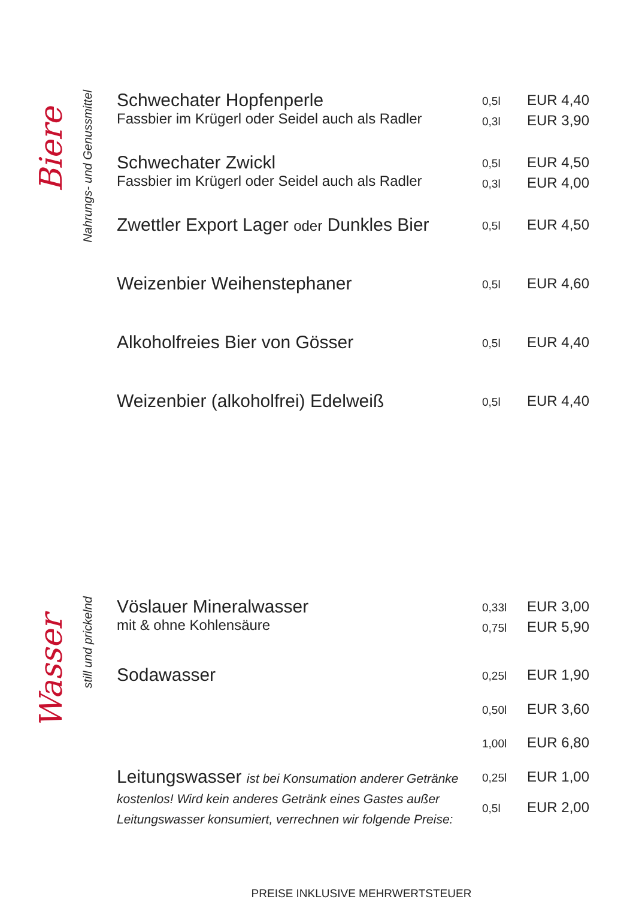Biere
Nahrungs- und Genussmittel
| Schwechater Hopfenperle | 0,5l | EUR 4,40 |
| Fassbier im Krügerl oder Seidel auch als Radler | 0,3l | EUR 3,90 |
| Schwechater Zwickl | 0,5l | EUR 4,50 |
| Fassbier im Krügerl oder Seidel auch als Radler | 0,3l | EUR 4,00 |
| Zwettler Export Lager oder Dunkles Bier | 0,5l | EUR 4,50 |
| Weizenbier Weihenstephaner | 0,5l | EUR 4,60 |
| Alkoholfreies Bier von Gösser | 0,5l | EUR 4,40 |
| Weizenbier (alkoholfrei) Edelweiß | 0,5l | EUR 4,40 |
Wasser
still und prickelnd
| Vöslauer Mineralwasser | 0,33l | EUR 3,00 |
| mit & ohne Kohlensäure | 0,75l | EUR 5,90 |
| Sodawasser | 0,25l | EUR 1,90 |
| | 0,50l | EUR 3,60 |
| | 1,00l | EUR 6,80 |
| Leitungswasser ist bei Konsumation anderer Getränke kostenlos! Wird kein anderes Getränk eines Gastes außer Leitungswasser konsumiert, verrechnen wir folgende Preise: | 0,25l | EUR 1,00 |
| | 0,5l | EUR 2,00 |
PREISE INKLUSIVE MEHRWERTSTEUER